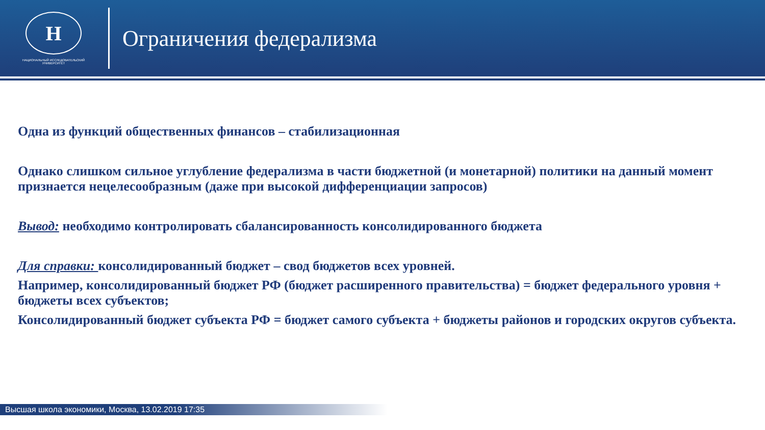Н
НАЦИОНАЛЬНЫЙ ИССЛЕДОВАТЕЛЬСКИЙ
УНИВЕРСИТЕТ
Ограничения федерализма
Одна из функций общественных финансов – стабилизационная
Однако слишком сильное углубление федерализма в части бюджетной (и монетарной) политики на данный момент признается нецелесообразным (даже при высокой дифференциации запросов)
Вывод: необходимо контролировать сбалансированность консолидированного бюджета
Для справки: консолидированный бюджет – свод бюджетов всех уровней.
Например, консолидированный бюджет РФ (бюджет расширенного правительства) = бюджет федерального уровня + бюджеты всех субъектов;
Консолидированный бюджет субъекта РФ = бюджет самого субъекта + бюджеты районов и городских округов субъекта.
Высшая школа экономики, Москва, 13.02.2019 17:35